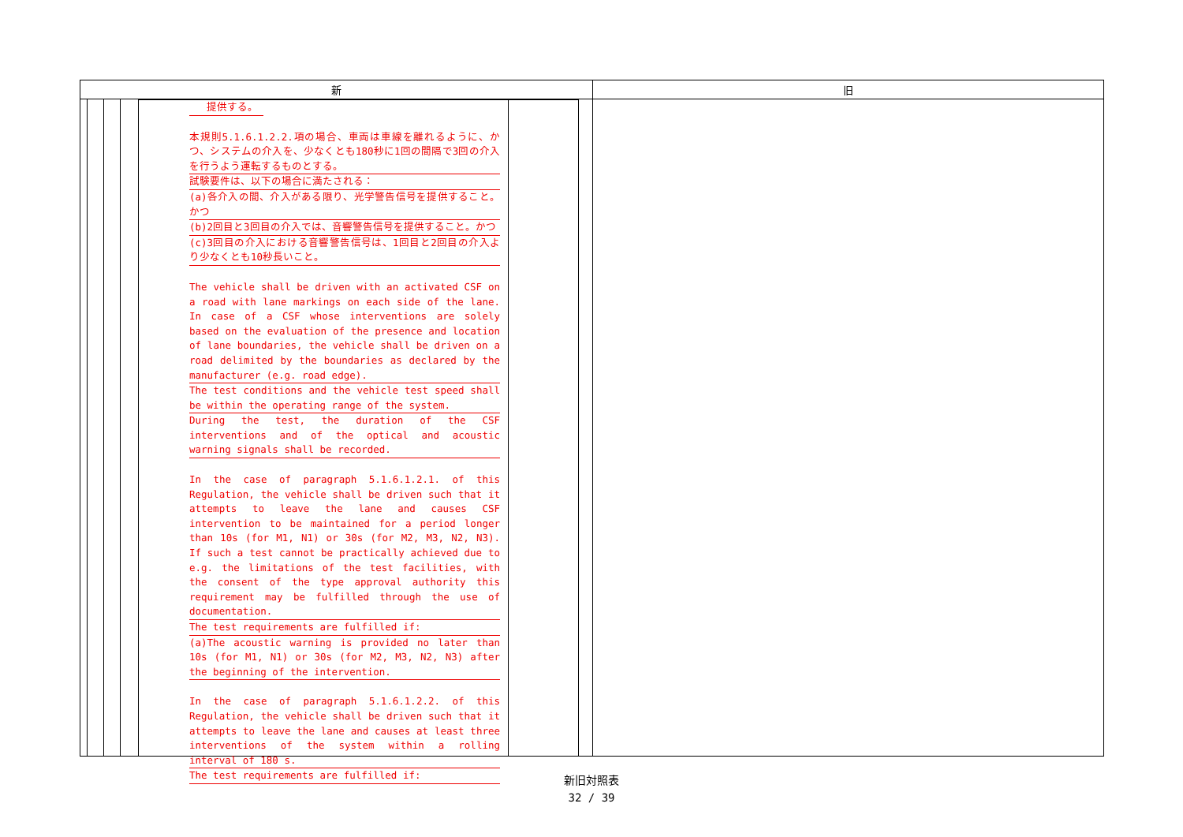| 新 | 旧 |
| --- | --- |
| 提供する。 本規則5.1.6.1.2.2.項の場合、車両は車線を離れるように、かつ、システムの介入を、少なくとも180秒に1回の間隔で3回の介入を行うよう運転するものとする。 試験要件は、以下の場合に満たされる： (a)各介入の間、介入がある限り、光学警告信号を提供すること。かつ (b)2回目と3回目の介入では、音響警告信号を提供すること。かつ (c)3回目の介入における音響警告信号は、1回目と2回目の介入より少なくとも10秒長いこと。 The vehicle shall be driven with an activated CSF on a road with lane markings on each side of the lane. In case of a CSF whose interventions are solely based on the evaluation of the presence and location of lane boundaries, the vehicle shall be driven on a road delimited by the boundaries as declared by the manufacturer (e.g. road edge). The test conditions and the vehicle test speed shall be within the operating range of the system. During the test, the duration of the CSF interventions and of the optical and acoustic warning signals shall be recorded. In the case of paragraph 5.1.6.1.2.1. of this Regulation, the vehicle shall be driven such that it attempts to leave the lane and causes CSF intervention to be maintained for a period longer than 10s (for M1, N1) or 30s (for M2, M3, N2, N3). If such a test cannot be practically achieved due to e.g. the limitations of the test facilities, with the consent of the type approval authority this requirement may be fulfilled through the use of documentation. The test requirements are fulfilled if: (a)The acoustic warning is provided no later than 10s (for M1, N1) or 30s (for M2, M3, N2, N3) after the beginning of the intervention. In the case of paragraph 5.1.6.1.2.2. of this Regulation, the vehicle shall be driven such that it attempts to leave the lane and causes at least three interventions of the system within a rolling interval of 180 s. The test requirements are fulfilled if: | |
新旧対照表
32 / 39